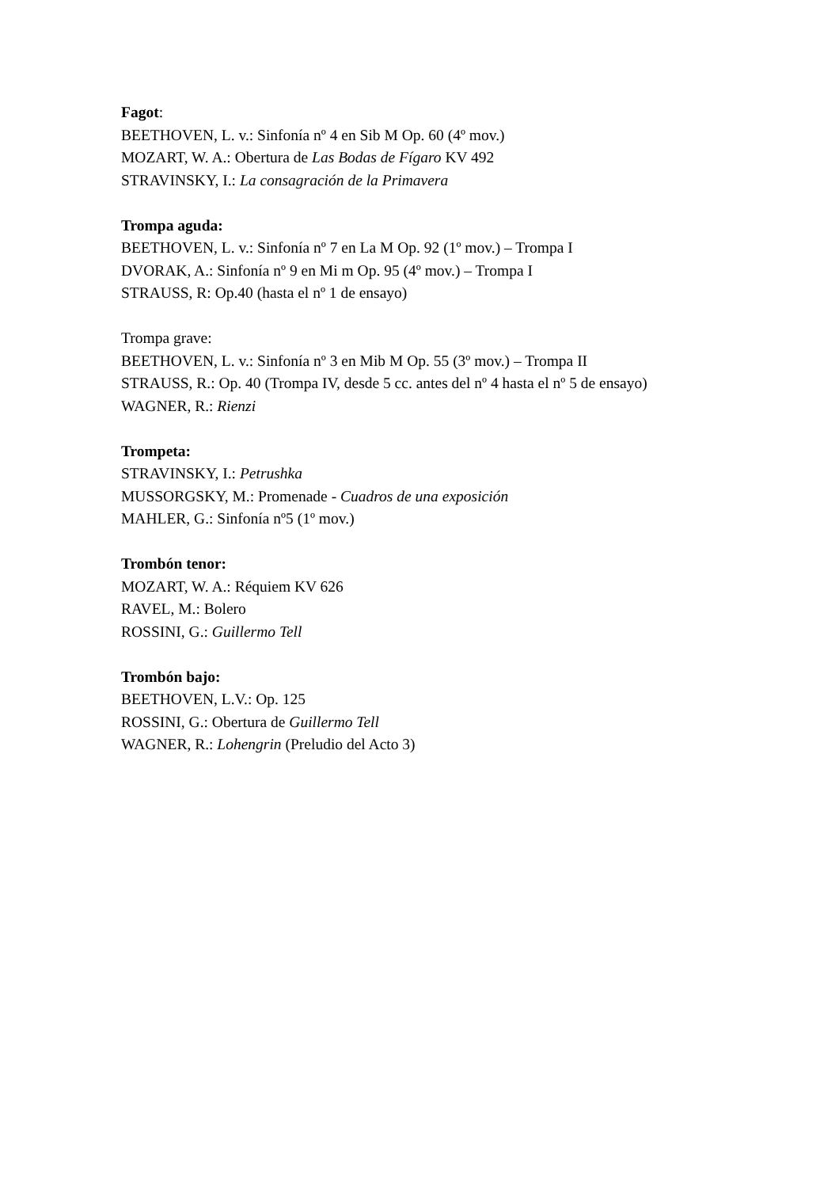Fagot:
BEETHOVEN, L. v.: Sinfonía nº 4 en Sib M Op. 60 (4º mov.)
MOZART, W. A.: Obertura de Las Bodas de Fígaro KV 492
STRAVINSKY, I.: La consagración de la Primavera
Trompa aguda:
BEETHOVEN, L. v.: Sinfonía nº 7 en La M Op. 92 (1º mov.) – Trompa I
DVORAK, A.: Sinfonía nº 9 en Mi m Op. 95 (4º mov.) – Trompa I
STRAUSS, R: Op.40 (hasta el nº 1 de ensayo)
Trompa grave:
BEETHOVEN, L. v.: Sinfonía nº 3 en Mib M Op. 55 (3º mov.) – Trompa II
STRAUSS, R.: Op. 40 (Trompa IV, desde 5 cc. antes del nº 4 hasta el nº 5 de ensayo)
WAGNER, R.: Rienzi
Trompeta:
STRAVINSKY, I.: Petrushka
MUSSORGSKY, M.: Promenade - Cuadros de una exposición
MAHLER, G.: Sinfonía nº5 (1º mov.)
Trombón tenor:
MOZART, W. A.: Réquiem KV 626
RAVEL, M.: Bolero
ROSSINI, G.: Guillermo Tell
Trombón bajo:
BEETHOVEN, L.V.: Op. 125
ROSSINI, G.: Obertura de Guillermo Tell
WAGNER, R.: Lohengrin (Preludio del Acto 3)